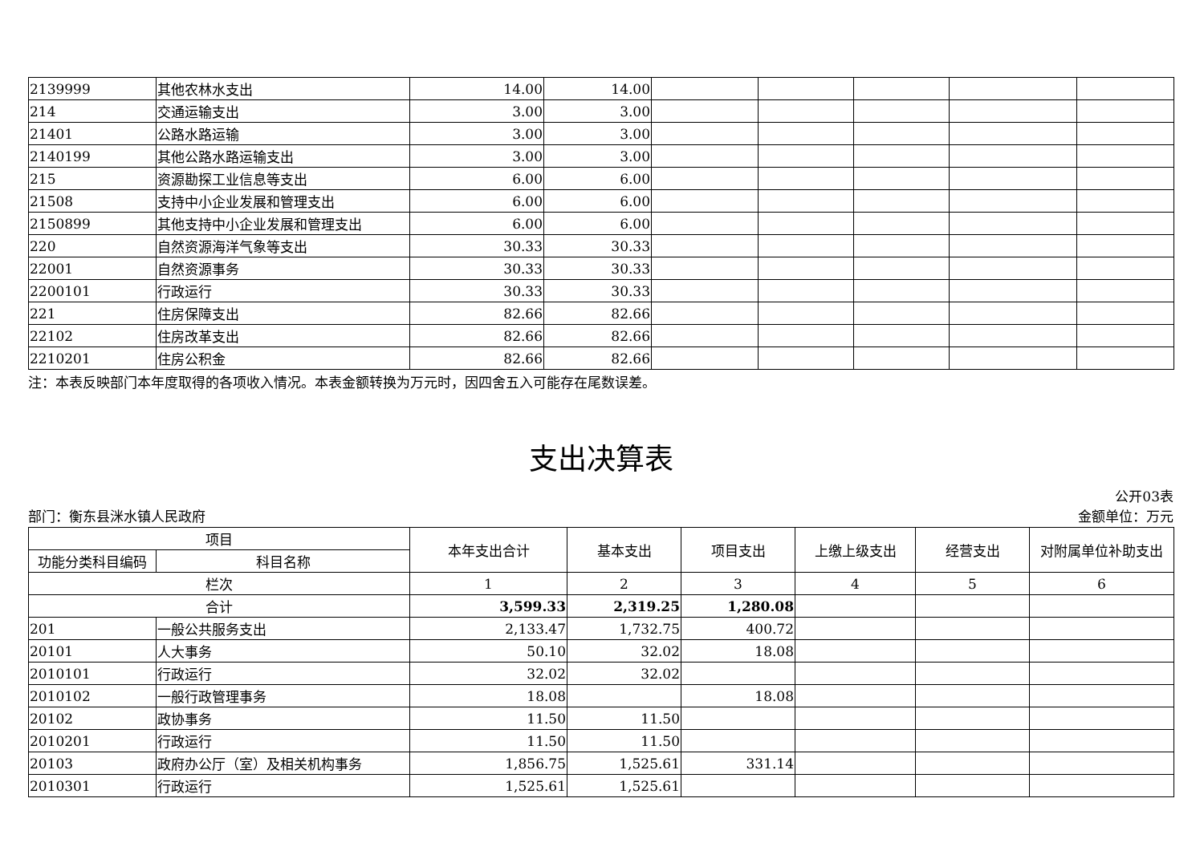| 2139999 | 其他农林水支出 | 14.00 | 14.00 | | | | | |
| 214 | 交通运输支出 | 3.00 | 3.00 | | | | | |
| 21401 | 公路水路运输 | 3.00 | 3.00 | | | | | |
| 2140199 | 其他公路水路运输支出 | 3.00 | 3.00 | | | | | |
| 215 | 资源勘探工业信息等支出 | 6.00 | 6.00 | | | | | |
| 21508 | 支持中小企业发展和管理支出 | 6.00 | 6.00 | | | | | |
| 2150899 | 其他支持中小企业发展和管理支出 | 6.00 | 6.00 | | | | | |
| 220 | 自然资源海洋气象等支出 | 30.33 | 30.33 | | | | | |
| 22001 | 自然资源事务 | 30.33 | 30.33 | | | | | |
| 2200101 | 行政运行 | 30.33 | 30.33 | | | | | |
| 221 | 住房保障支出 | 82.66 | 82.66 | | | | | |
| 22102 | 住房改革支出 | 82.66 | 82.66 | | | | | |
| 2210201 | 住房公积金 | 82.66 | 82.66 | | | | | |
注：本表反映部门本年度取得的各项收入情况。本表金额转换为万元时，因四舍五入可能存在尾数误差。
支出决算表
部门：衡东县洣水镇人民政府 公开03表
金额单位：万元
| 项目 | | 本年支出合计 | 基本支出 | 项目支出 | 上缴上级支出 | 经营支出 | 对附属单位补助支出 |
| --- | --- | --- | --- | --- | --- | --- | --- |
| 功能分类科目编码 | 科目名称 | | | | | | |
| 栏次 | | 1 | 2 | 3 | 4 | 5 | 6 |
| 合计 | | 3,599.33 | 2,319.25 | 1,280.08 | | | |
| 201 | 一般公共服务支出 | 2,133.47 | 1,732.75 | 400.72 | | | |
| 20101 | 人大事务 | 50.10 | 32.02 | 18.08 | | | |
| 2010101 | 行政运行 | 32.02 | 32.02 | | | | |
| 2010102 | 一般行政管理事务 | 18.08 | | 18.08 | | | |
| 20102 | 政协事务 | 11.50 | 11.50 | | | | |
| 2010201 | 行政运行 | 11.50 | 11.50 | | | | |
| 20103 | 政府办公厅（室）及相关机构事务 | 1,856.75 | 1,525.61 | 331.14 | | | |
| 2010301 | 行政运行 | 1,525.61 | 1,525.61 | | | | |